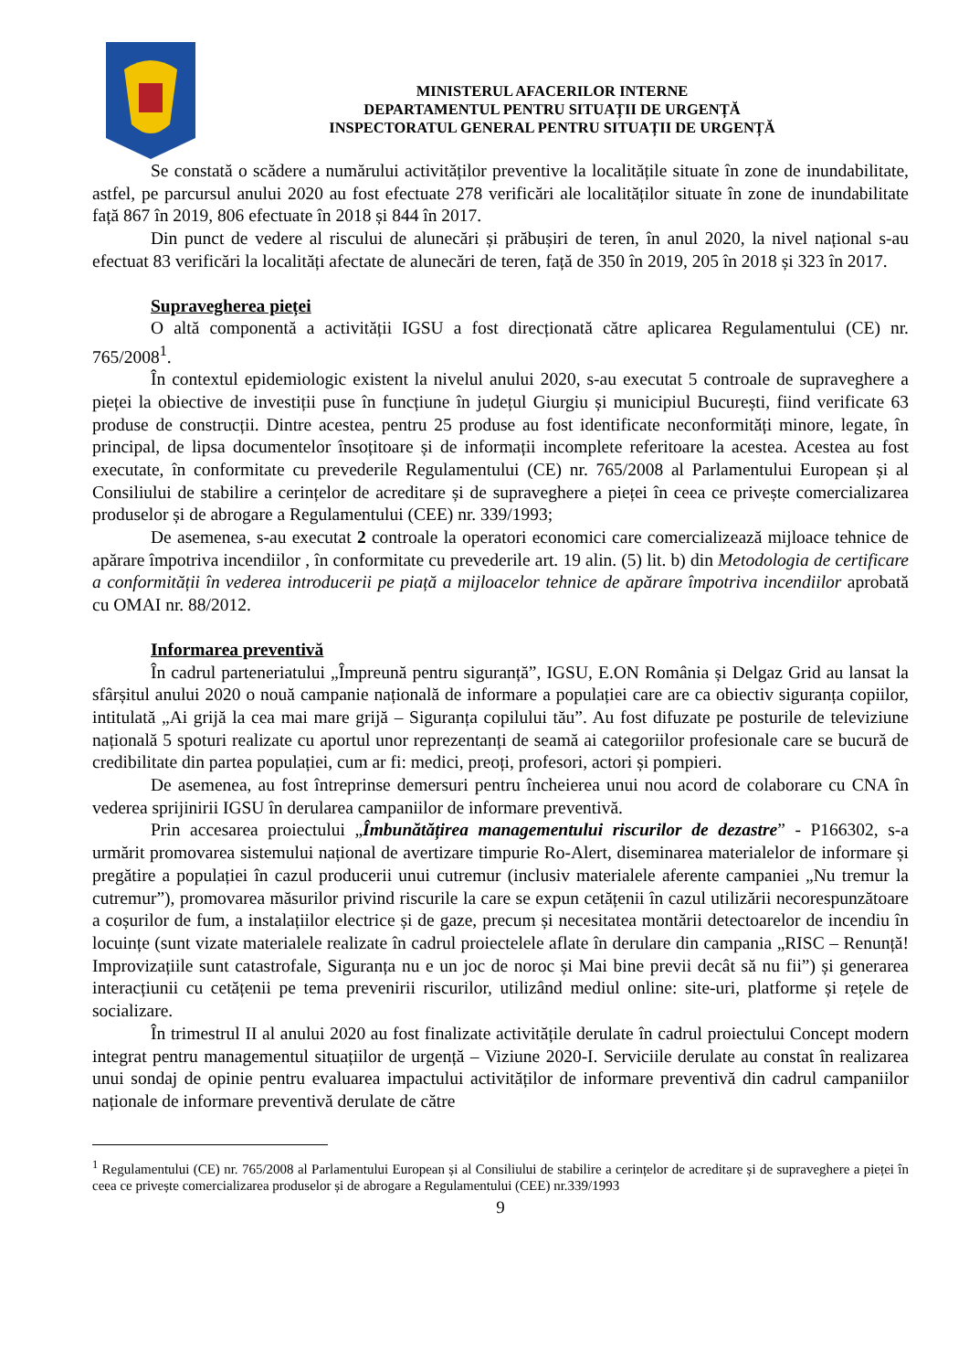MINISTERUL AFACERILOR INTERNE
DEPARTAMENTUL PENTRU SITUAȚII DE URGENȚĂ
INSPECTORATUL GENERAL PENTRU SITUAȚII DE URGENȚĂ
Se constată o scădere a numărului activităților preventive la localitățile situate în zone de inundabilitate, astfel, pe parcursul anului 2020 au fost efectuate 278 verificări ale localităților situate în zone de inundabilitate față 867 în 2019, 806 efectuate în 2018 și 844 în 2017.
Din punct de vedere al riscului de alunecări și prăbușiri de teren, în anul 2020, la nivel național s-au efectuat 83 verificări la localități afectate de alunecări de teren, față de 350 în 2019, 205 în 2018 și 323 în 2017.
Supravegherea pieței
O altă componentă a activității IGSU a fost direcționată către aplicarea Regulamentului (CE) nr. 765/2008<sup>1</sup>.
În contextul epidemiologic existent la nivelul anului 2020, s-au executat 5 controale de supraveghere a pieței la obiective de investiții puse în funcțiune în județul Giurgiu și municipiul București, fiind verificate 63 produse de construcții. Dintre acestea, pentru 25 produse au fost identificate neconformități minore, legate, în principal, de lipsa documentelor însoțitoare și de informații incomplete referitoare la acestea. Acestea au fost executate, în conformitate cu prevederile Regulamentului (CE) nr. 765/2008 al Parlamentului European și al Consiliului de stabilire a cerințelor de acreditare și de supraveghere a pieței în ceea ce privește comercializarea produselor și de abrogare a Regulamentului (CEE) nr. 339/1993;
De asemenea, s-au executat 2 controale la operatori economici care comercializează mijloace tehnice de apărare împotriva incendiilor , în conformitate cu prevederile art. 19 alin. (5) lit. b) din Metodologia de certificare a conformității în vederea introducerii pe piață a mijloacelor tehnice de apărare împotriva incendiilor aprobată cu OMAI nr. 88/2012.
Informarea preventivă
În cadrul parteneriatului „Împreună pentru siguranță”, IGSU, E.ON România și Delgaz Grid au lansat la sfârșitul anului 2020 o nouă campanie națională de informare a populației care are ca obiectiv siguranța copiilor, intitulată „Ai grijă la cea mai mare grijă – Siguranța copilului tău”. Au fost difuzate pe posturile de televiziune națională 5 spoturi realizate cu aportul unor reprezentanți de seamă ai categoriilor profesionale care se bucură de credibilitate din partea populației, cum ar fi: medici, preoți, profesori, actori și pompieri.
De asemenea, au fost întreprinse demersuri pentru încheierea unui nou acord de colaborare cu CNA în vederea sprijinirii IGSU în derularea campaniilor de informare preventivă.
Prin accesarea proiectului „Îmbunătățirea managementului riscurilor de dezastre” - P166302, s-a urmărit promovarea sistemului național de avertizare timpurie Ro-Alert, diseminarea materialelor de informare și pregătire a populației în cazul producerii unui cutremur (inclusiv materialele aferente campaniei „Nu tremur la cutremur”), promovarea măsurilor privind riscurile la care se expun cetățenii în cazul utilizării necorespunzătoare a coșurilor de fum, a instalațiilor electrice și de gaze, precum și necesitatea montării detectoarelor de incendiu în locuințe (sunt vizate materialele realizate în cadrul proiectelele aflate în derulare din campania „RISC – Renunță! Improvizațiile sunt catastrofale, Siguranța nu e un joc de noroc și Mai bine previi decât să nu fii”) și generarea interacțiunii cu cetățenii pe tema prevenirii riscurilor, utilizând mediul online: site-uri, platforme și rețele de socializare.
În trimestrul II al anului 2020 au fost finalizate activitățile derulate în cadrul proiectului Concept modern integrat pentru managementul situațiilor de urgență – Viziune 2020-I. Serviciile derulate au constat în realizarea unui sondaj de opinie pentru evaluarea impactului activităților de informare preventivă din cadrul campaniilor naționale de informare preventivă derulate de către
<sup>1</sup> Regulamentului (CE) nr. 765/2008 al Parlamentului European și al Consiliului de stabilire a cerințelor de acreditare și de supraveghere a pieței în ceea ce privește comercializarea produselor și de abrogare a Regulamentului (CEE) nr.339/1993
9